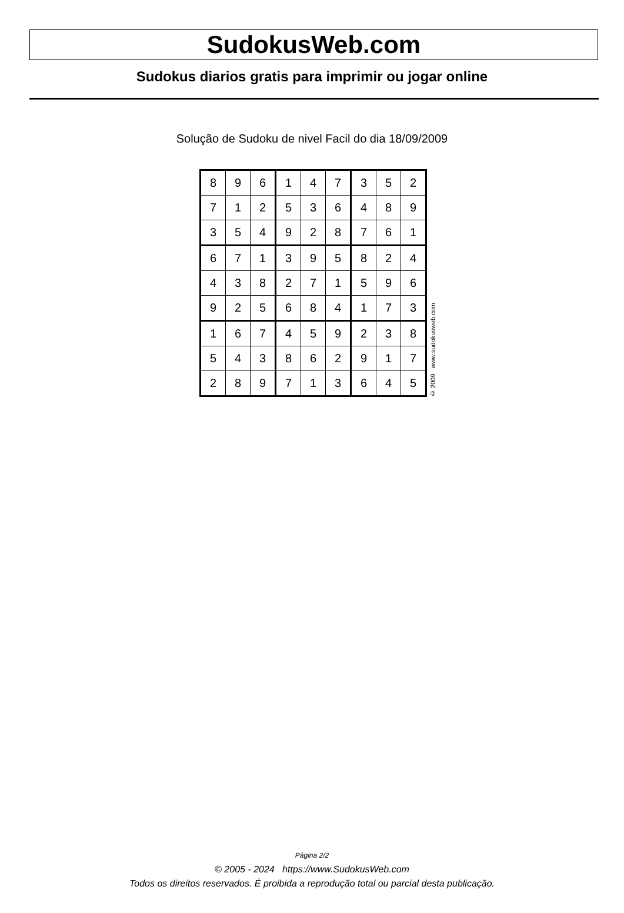SudokusWeb.com
Sudokus diarios gratis para imprimir ou jogar online
Solução de Sudoku de nivel Facil do dia 18/09/2009
| 8 | 9 | 6 | 1 | 4 | 7 | 3 | 5 | 2 |
| 7 | 1 | 2 | 5 | 3 | 6 | 4 | 8 | 9 |
| 3 | 5 | 4 | 9 | 2 | 8 | 7 | 6 | 1 |
| 6 | 7 | 1 | 3 | 9 | 5 | 8 | 2 | 4 |
| 4 | 3 | 8 | 2 | 7 | 1 | 5 | 9 | 6 |
| 9 | 2 | 5 | 6 | 8 | 4 | 1 | 7 | 3 |
| 1 | 6 | 7 | 4 | 5 | 9 | 2 | 3 | 8 |
| 5 | 4 | 3 | 8 | 6 | 2 | 9 | 1 | 7 |
| 2 | 8 | 9 | 7 | 1 | 3 | 6 | 4 | 5 |
© 2009 www.sudokusweb.com
Página 2/2
© 2005 - 2024 https://www.SudokusWeb.com
Todos os direitos reservados. É proibida a reprodução total ou parcial desta publicação.